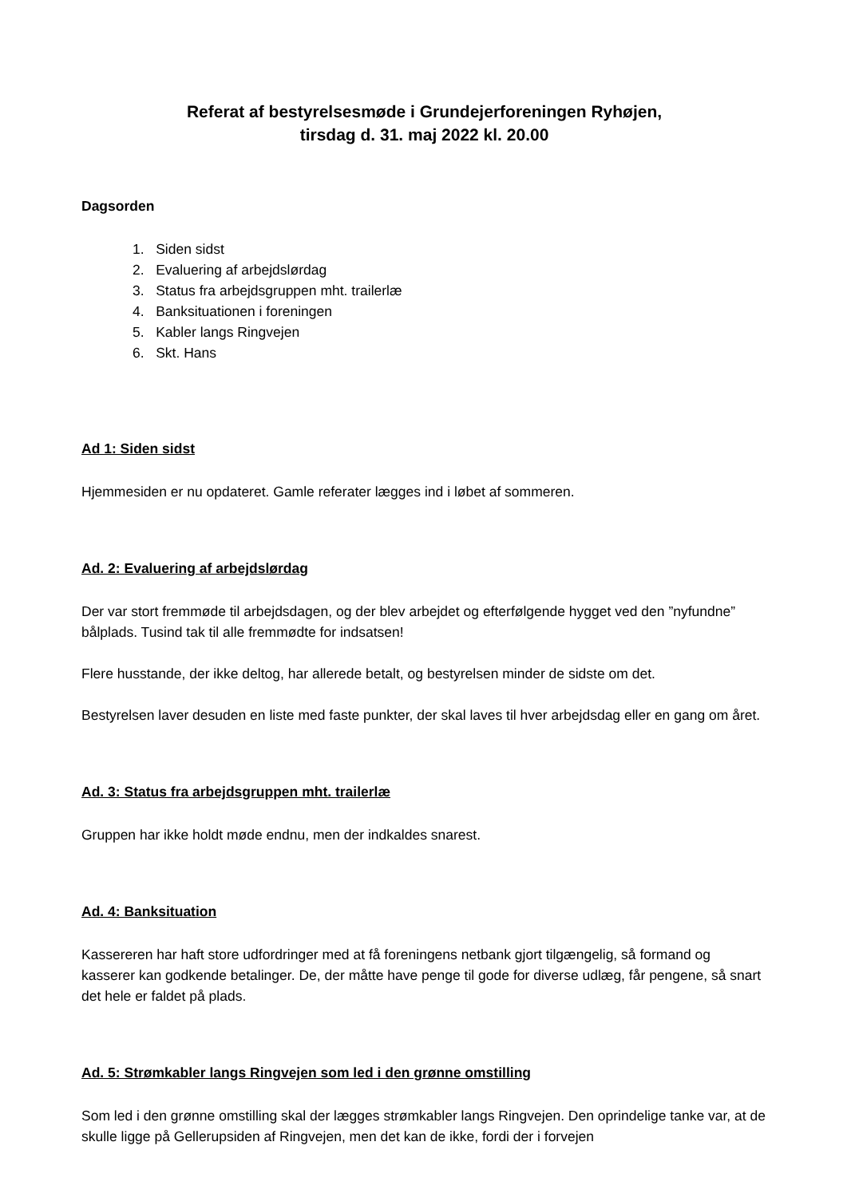Referat af bestyrelsesmøde i Grundejerforeningen Ryhøjen,
tirsdag d. 31. maj 2022 kl. 20.00
Dagsorden
1. Siden sidst
2. Evaluering af arbejdslørdag
3. Status fra arbejdsgruppen mht. trailerlæ
4. Banksituationen i foreningen
5. Kabler langs Ringvejen
6. Skt. Hans
Ad 1: Siden sidst
Hjemmesiden er nu opdateret. Gamle referater lægges ind i løbet af sommeren.
Ad. 2: Evaluering af arbejdslørdag
Der var stort fremmøde til arbejdsdagen, og der blev arbejdet og efterfølgende hygget ved den ”nyfundne” bålplads. Tusind tak til alle fremmødte for indsatsen!
Flere husstande, der ikke deltog, har allerede betalt, og bestyrelsen minder de sidste om det.
Bestyrelsen laver desuden en liste med faste punkter, der skal laves til hver arbejdsdag eller en gang om året.
Ad. 3: Status fra arbejdsgruppen mht. trailerlæ
Gruppen har ikke holdt møde endnu, men der indkaldes snarest.
Ad. 4: Banksituation
Kassereren har haft store udfordringer med at få foreningens netbank gjort tilgængelig, så formand og kasserer kan godkende betalinger. De, der måtte have penge til gode for diverse udlæg, får pengene, så snart det hele er faldet på plads.
Ad. 5: Strømkabler langs Ringvejen som led i den grønne omstilling
Som led i den grønne omstilling skal der lægges strømkabler langs Ringvejen. Den oprindelige tanke var, at de skulle ligge på Gellerupsiden af Ringvejen, men det kan de ikke, fordi der i forvejen